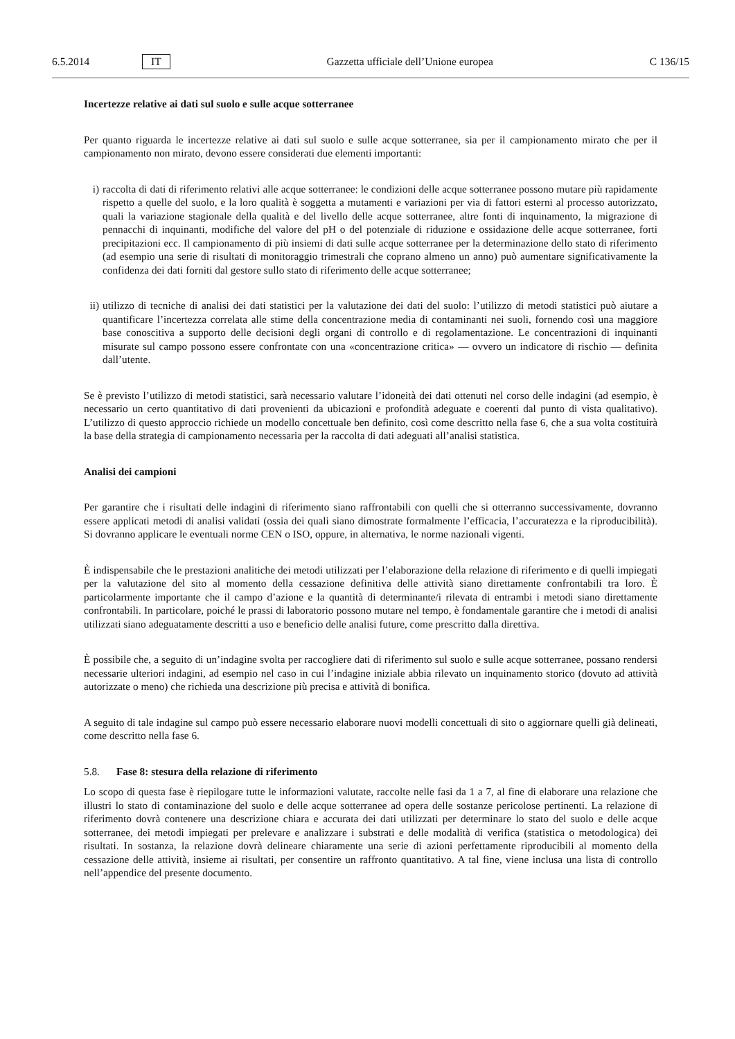6.5.2014 IT Gazzetta ufficiale dell’Unione europea C 136/15
Incertezze relative ai dati sul suolo e sulle acque sotterranee
Per quanto riguarda le incertezze relative ai dati sul suolo e sulle acque sotterranee, sia per il campionamento mirato che per il campionamento non mirato, devono essere considerati due elementi importanti:
i) raccolta di dati di riferimento relativi alle acque sotterranee: le condizioni delle acque sotterranee possono mutare più rapidamente rispetto a quelle del suolo, e la loro qualità è soggetta a mutamenti e variazioni per via di fattori esterni al processo autorizzato, quali la variazione stagionale della qualità e del livello delle acque sotterranee, altre fonti di inquinamento, la migrazione di pennacchi di inquinanti, modifiche del valore del pH o del potenziale di riduzione e ossidazione delle acque sotterranee, forti precipitazioni ecc. Il campionamento di più insiemi di dati sulle acque sotterranee per la determinazione dello stato di riferimento (ad esempio una serie di risultati di monitoraggio trimestrali che coprano almeno un anno) può aumentare significativamente la confidenza dei dati forniti dal gestore sullo stato di riferimento delle acque sotterranee;
ii)
utilizzo di tecniche di analisi dei dati statistici per la valutazione dei dati del suolo: l’utilizzo di metodi statistici può aiutare a quantificare l’incertezza correlata alle stime della concentrazione media di contaminanti nei suoli, fornendo così una maggiore base conoscitiva a supporto delle decisioni degli organi di controllo e di regolamentazione. Le concentrazioni di inquinanti misurate sul campo possono essere confrontate con una «concentrazione critica» — ovvero un indicatore di rischio — definita dall’utente.
Se è previsto l’utilizzo di metodi statistici, sarà necessario valutare l’idoneità dei dati ottenuti nel corso delle indagini (ad esempio, è necessario un certo quantitativo di dati provenienti da ubicazioni e profondità adeguate e coerenti dal punto di vista qualitativo). L’utilizzo di questo approccio richiede un modello concettuale ben definito, così come descritto nella fase 6, che a sua volta costituirà la base della strategia di campionamento necessaria per la raccolta di dati adeguati all’analisi statistica.
Analisi dei campioni
Per garantire che i risultati delle indagini di riferimento siano raffrontabili con quelli che si otterranno successivamente, dovranno essere applicati metodi di analisi validati (ossia dei quali siano dimostrate formalmente l’efficacia, l’accuratezza e la riproducibilità). Si dovranno applicare le eventuali norme CEN o ISO, oppure, in alternativa, le norme nazionali vigenti.
È indispensabile che le prestazioni analitiche dei metodi utilizzati per l’elaborazione della relazione di riferimento e di quelli impiegati per la valutazione del sito al momento della cessazione definitiva delle attività siano direttamente confrontabili tra loro. È particolarmente importante che il campo d’azione e la quantità di determinante/i rilevata di entrambi i metodi siano direttamente confrontabili. In particolare, poiché le prassi di laboratorio possono mutare nel tempo, è fondamentale garantire che i metodi di analisi utilizzati siano adeguatamente descritti a uso e beneficio delle analisi future, come prescritto dalla direttiva.
È possibile che, a seguito di un’indagine svolta per raccogliere dati di riferimento sul suolo e sulle acque sotterranee, possano rendersi necessarie ulteriori indagini, ad esempio nel caso in cui l’indagine iniziale abbia rilevato un inquinamento storico (dovuto ad attività autorizzate o meno) che richieda una descrizione più precisa e attività di bonifica.
A seguito di tale indagine sul campo può essere necessario elaborare nuovi modelli concettuali di sito o aggiornare quelli già delineati, come descritto nella fase 6.
5.8. Fase 8: stesura della relazione di riferimento
Lo scopo di questa fase è riepilogare tutte le informazioni valutate, raccolte nelle fasi da 1 a 7, al fine di elaborare una relazione che illustri lo stato di contaminazione del suolo e delle acque sotterranee ad opera delle sostanze pericolose pertinenti. La relazione di riferimento dovrà contenere una descrizione chiara e accurata dei dati utilizzati per determinare lo stato del suolo e delle acque sotterranee, dei metodi impiegati per prelevare e analizzare i substrati e delle modalità di verifica (statistica o metodologica) dei risultati. In sostanza, la relazione dovrà delineare chiaramente una serie di azioni perfettamente riproducibili al momento della cessazione delle attività, insieme ai risultati, per consentire un raffronto quantitativo. A tal fine, viene inclusa una lista di controllo nell’appendice del presente documento.